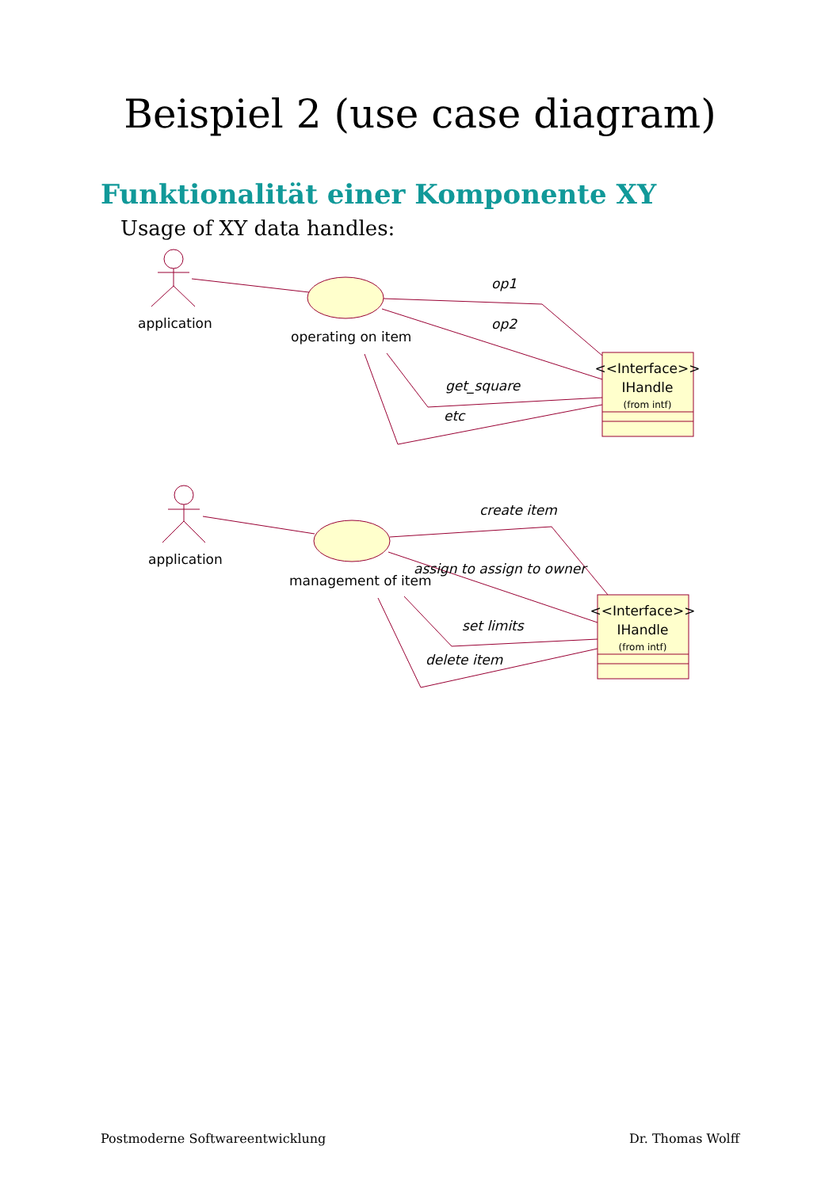Beispiel 2 (use case diagram)
Funktionalität einer Komponente XY
Usage of XY data handles:
application
operating on item
application
management of item
op1
op2
get_square
etc
create item
assign to assign to owner
set limits
delete item
<<Interface>>
IHandle
(from intf)
<<Interface>>
IHandle
(from intf)
Postmoderne Softwareentwicklung Dr. Thomas Wolff